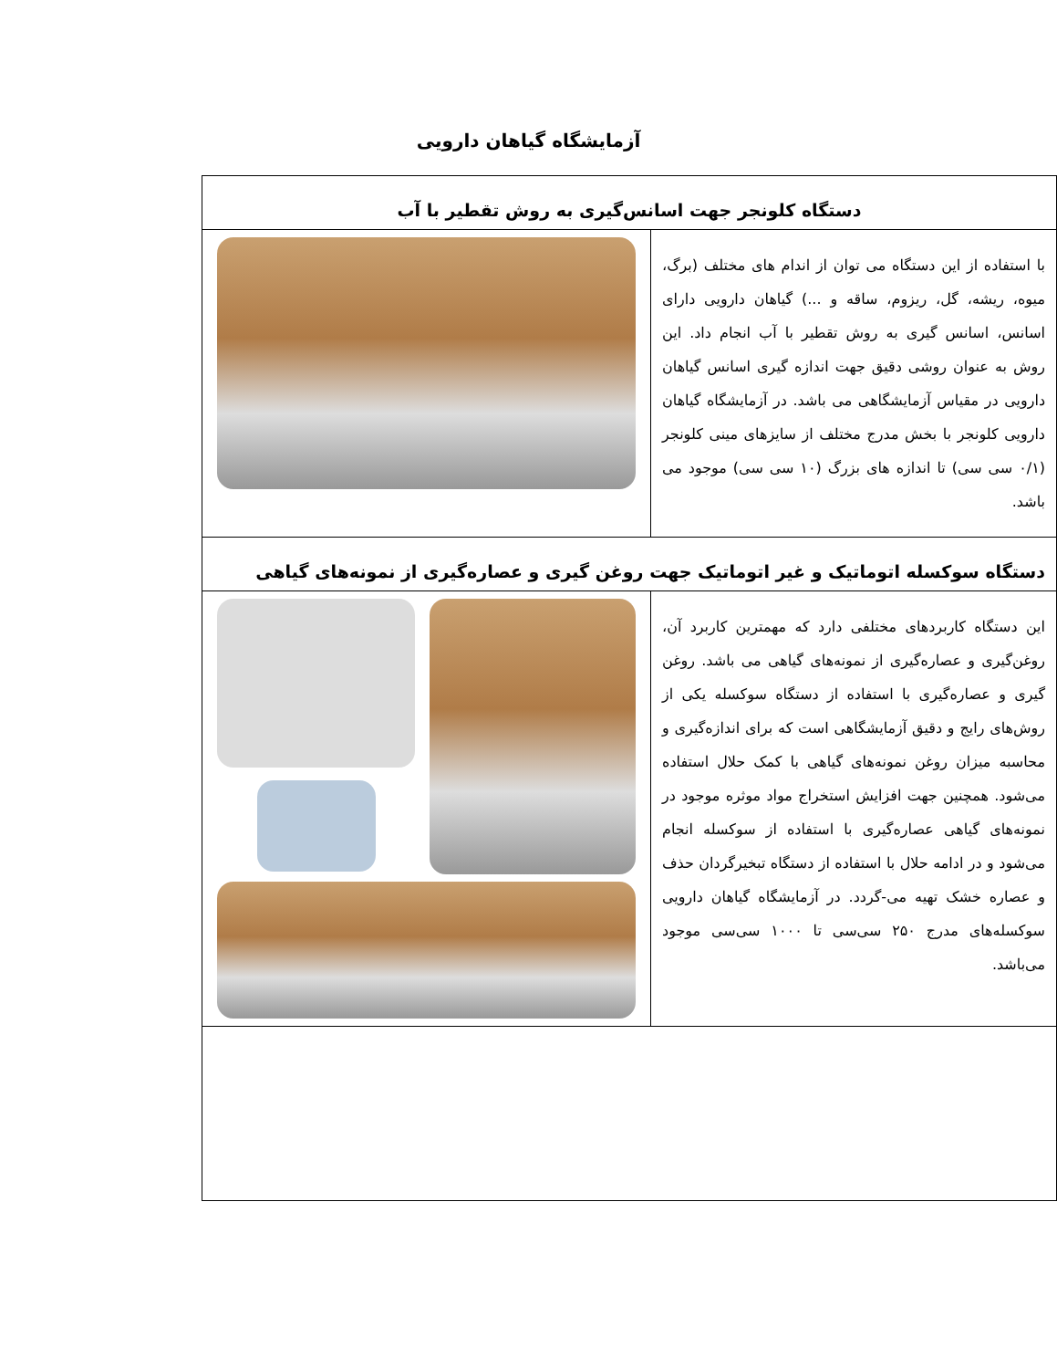آزمایشگاه گیاهان دارویی
| دستگاه کلونجر جهت اسانس‌گیری به روش تقطیر با آب | |
| با استفاده از این دستگاه می توان از اندام های مختلف (برگ، میوه، ریشه، گل، ریزوم، ساقه و ...) گیاهان دارویی دارای اسانس، اسانس گیری به روش تقطیر با آب انجام داد. این روش به عنوان روشی دقیق جهت اندازه گیری اسانس گیاهان دارویی در مقیاس آزمایشگاهی می باشد. در آزمایشگاه گیاهان دارویی کلونجر با بخش مدرج مختلف از سایزهای مینی کلونجر (۰/۱ سی سی) تا اندازه های بزرگ (۱۰ سی سی) موجود می باشد. | |
| دستگاه سوکسله اتوماتیک و غیر اتوماتیک جهت روغن گیری و عصاره‌گیری از نمونه‌های گیاهی | |
| این دستگاه کاربردهای مختلفی دارد که مهمترین کاربرد آن، روغن‌گیری و عصاره‌گیری از نمونه‌های گیاهی می باشد. روغن گیری و عصاره‌گیری با استفاده از دستگاه سوکسله یکی از روش‌های رایج و دقیق آزمایشگاهی است که برای اندازه‌گیری و محاسبه میزان روغن نمونه‌های گیاهی با کمک حلال استفاده می‌شود. همچنین جهت افزایش استخراج مواد موثره موجود در نمونه‌های گیاهی عصاره‌گیری با استفاده از سوکسله انجام می‌شود و در ادامه حلال با استفاده از دستگاه تبخیرگردان حذف و عصاره خشک تهیه می-گردد. در آزمایشگاه گیاهان دارویی سوکسله‌های مدرج ۲۵۰ سی‌سی تا ۱۰۰۰ سی‌سی موجود می‌باشد. | |